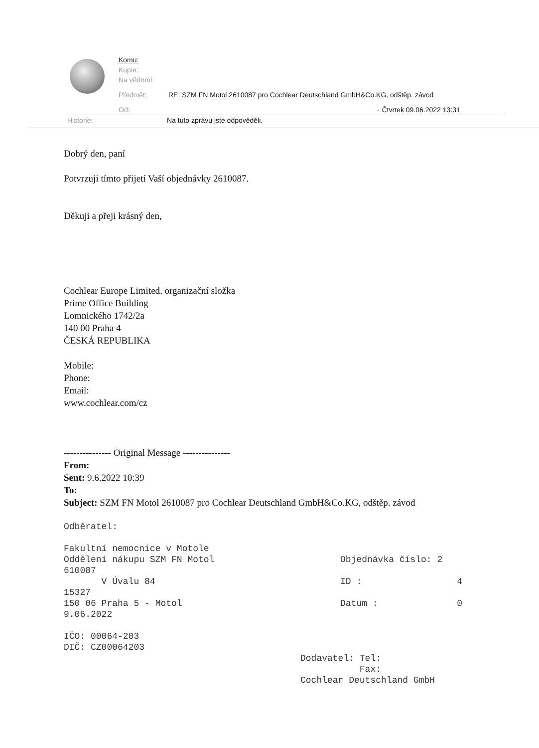Komu:
Kopie:
Na vědomí:
Předmět: RE: SZM FN Motol 2610087 pro Cochlear Deutschland GmbH&Co.KG, odštěp. závod
Od: · Čtvrtek 09.06.2022 13:31
Historie: Na tuto zprávu jste odpověděli.
Dobrý den, paní
Potvrzuji tímto přijetí Vaší objednávky 2610087.
Děkuji a přeji krásný den,
Cochlear Europe Limited, organizační složka
Prime Office Building
Lomnického 1742/2a
140 00 Praha 4
ČESKÁ REPUBLIKA
Mobile:
Phone:
Email:
www.cochlear.com/cz
--------------- Original Message ---------------
From:
Sent: 9.6.2022 10:39
To:
Subject: SZM FN Motol 2610087 pro Cochlear Deutschland GmbH&Co.KG, odštěp. závod
Odběratel:
Fakultní nemocnice v Motole
Oddělení nákupu SZM FN Motol
610087
V Úvalu 84
15327
150 06 Praha 5 - Motol
9.06.2022
IČO: 00064-203
DIČ: CZ00064203
Objednávka číslo: 2
ID : 4
Datum : 0
Dodavatel: Tel:
Fax:
Cochlear Deutschland GmbH